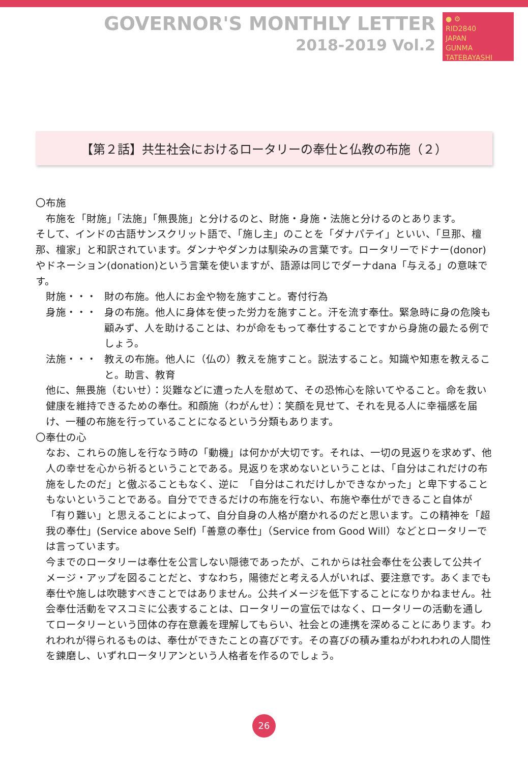GOVERNOR'S MONTHLY LETTER
2018-2019 Vol.2
● ⚙
RID2840
JAPAN
GUNMA TATEBAYASHI
【第２話】共生社会におけるロータリーの奉仕と仏教の布施（２）
〇布施
布施を「財施」「法施」「無畏施」と分けるのと、財施・身施・法施と分けるのとあります。
そして、インドの古語サンスクリット語で、「施し主」のことを「ダナパテイ」といい、「旦那、檀那、檀家」と和訳されています。ダンナやダンカは馴染みの言葉です。ロータリーでドナー(donor)やドネーション(donation)という言葉を使いますが、語源は同じでダーナdana「与える」の意味です。
財施・・・ 財の布施。他人にお金や物を施すこと。寄付行為
身施・・・ 身の布施。他人に身体を使った労力を施すこと。汗を流す奉仕。緊急時に身の危険も顧みず、人を助けることは、わが命をもって奉仕することですから身施の最たる例でしょう。
法施・・・ 教えの布施。他人に（仏の）教えを施すこと。説法すること。知識や知恵を教えること。助言、教育
他に、無畏施（むいせ）：災難などに遭った人を慰めて、その恐怖心を除いてやること。命を救い健康を維持できるための奉仕。和顔施（わがんせ）：笑顔を見せて、それを見る人に幸福感を届け、一種の布施を行っていることになるという分類もあります。
〇奉仕の心
なお、これらの施しを行なう時の「動機」は何かが大切です。それは、一切の見返りを求めず、他人の幸せを心から祈るということである。見返りを求めないということは、「自分はこれだけの布施をしたのだ」と傲ぶることもなく、逆に　「自分はこれだけしかできなかった」と卑下することもないということである。自分でできるだけの布施を行ない、布施や奉仕ができること自体が「有り難い」と思えることによって、自分自身の人格が磨かれるのだと思います。この精神を「超我の奉仕」(Service above Self)「善意の奉仕」（Service from Good Will）などとロータリーでは言っています。
今までのロータリーは奉仕を公言しない隠徳であったが、これからは社会奉仕を公表して公共イメージ・アップを図ることだと、すなわち，陽徳だと考える人がいれば、要注意です。あくまでも奉仕や施しは吹聴すべきことではありません。公共イメージを低下することになりかねません。社会奉仕活動をマスコミに公表することは、ロータリーの宣伝ではなく、ロータリーの活動を通してロータリーという団体の存在意義を理解してもらい、社会との連携を深めることにあります。われわれが得られるものは、奉仕ができたことの喜びです。その喜びの積み重ねがわれわれの人間性を錬磨し、いずれロータリアンという人格者を作るのでしょう。
26